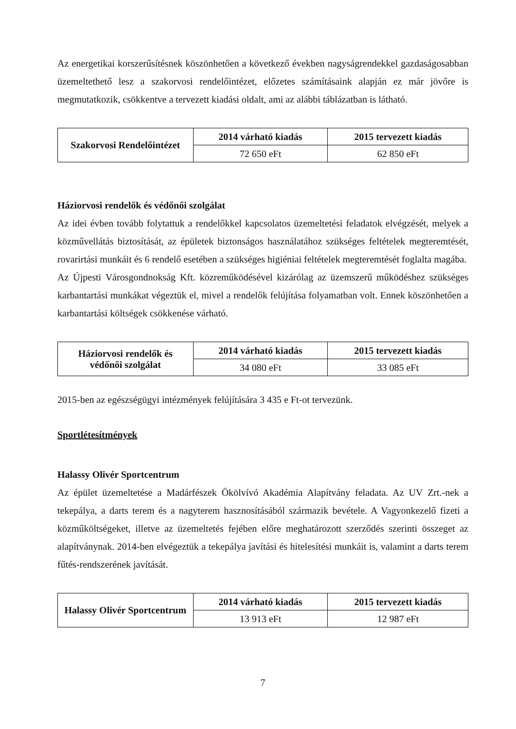Az energetikai korszerűsítésnek köszönhetően a következő években nagyságrendekkel gazdaságosabban üzemeltethető lesz a szakorvosi rendelőintézet, előzetes számításaink alapján ez már jövőre is megmutatkozik, csökkentve a tervezett kiadási oldalt, ami az alábbi táblázatban is látható.
| Szakorvosi Rendelőintézet | 2014 várható kiadás | 2015 tervezett kiadás |
| --- | --- | --- |
| | 72 650 eFt | 62 850 eFt |
Háziorvosi rendelők és védőnői szolgálat
Az idei évben tovább folytattuk a rendelőkkel kapcsolatos üzemeltetési feladatok elvégzését, melyek a közművellátás biztosítását, az épületek biztonságos használatához szükséges feltételek megteremtését, rovarirtási munkáit és 6 rendelő esetében a szükséges higiéniai feltételek megteremtését foglalta magába.
Az Újpesti Városgondnokság Kft. közreműködésével kizárólag az üzemszerű működéshez szükséges karbantartási munkákat végeztük el, mivel a rendelők felújítása folyamatban volt. Ennek köszönhetően a karbantartási költségek csökkenése várható.
| Háziorvosi rendelők és védőnői szolgálat | 2014 várható kiadás | 2015 tervezett kiadás |
| --- | --- | --- |
| | 34 080 eFt | 33 085 eFt |
2015-ben az egészségügyi intézmények felújítására 3 435 e Ft-ot tervezünk.
Sportlétesítmények
Halassy Olivér Sportcentrum
Az épület üzemeltetése a Madárfészek Ökölvívó Akadémia Alapítvány feladata. Az UV Zrt.-nek a tekepálya, a darts terem és a nagyterem hasznosításából származik bevétele. A Vagyonkezelő fizeti a közműköltségeket, illetve az üzemeltetés fejében előre meghatározott szerződés szerinti összeget az alapítványnak. 2014-ben elvégeztük a tekepálya javítási és hitelesítési munkáit is, valamint a darts terem fűtés-rendszerének javítását.
| Halassy Olivér Sportcentrum | 2014 várható kiadás | 2015 tervezett kiadás |
| --- | --- | --- |
| | 13 913 eFt | 12 987 eFt |
7